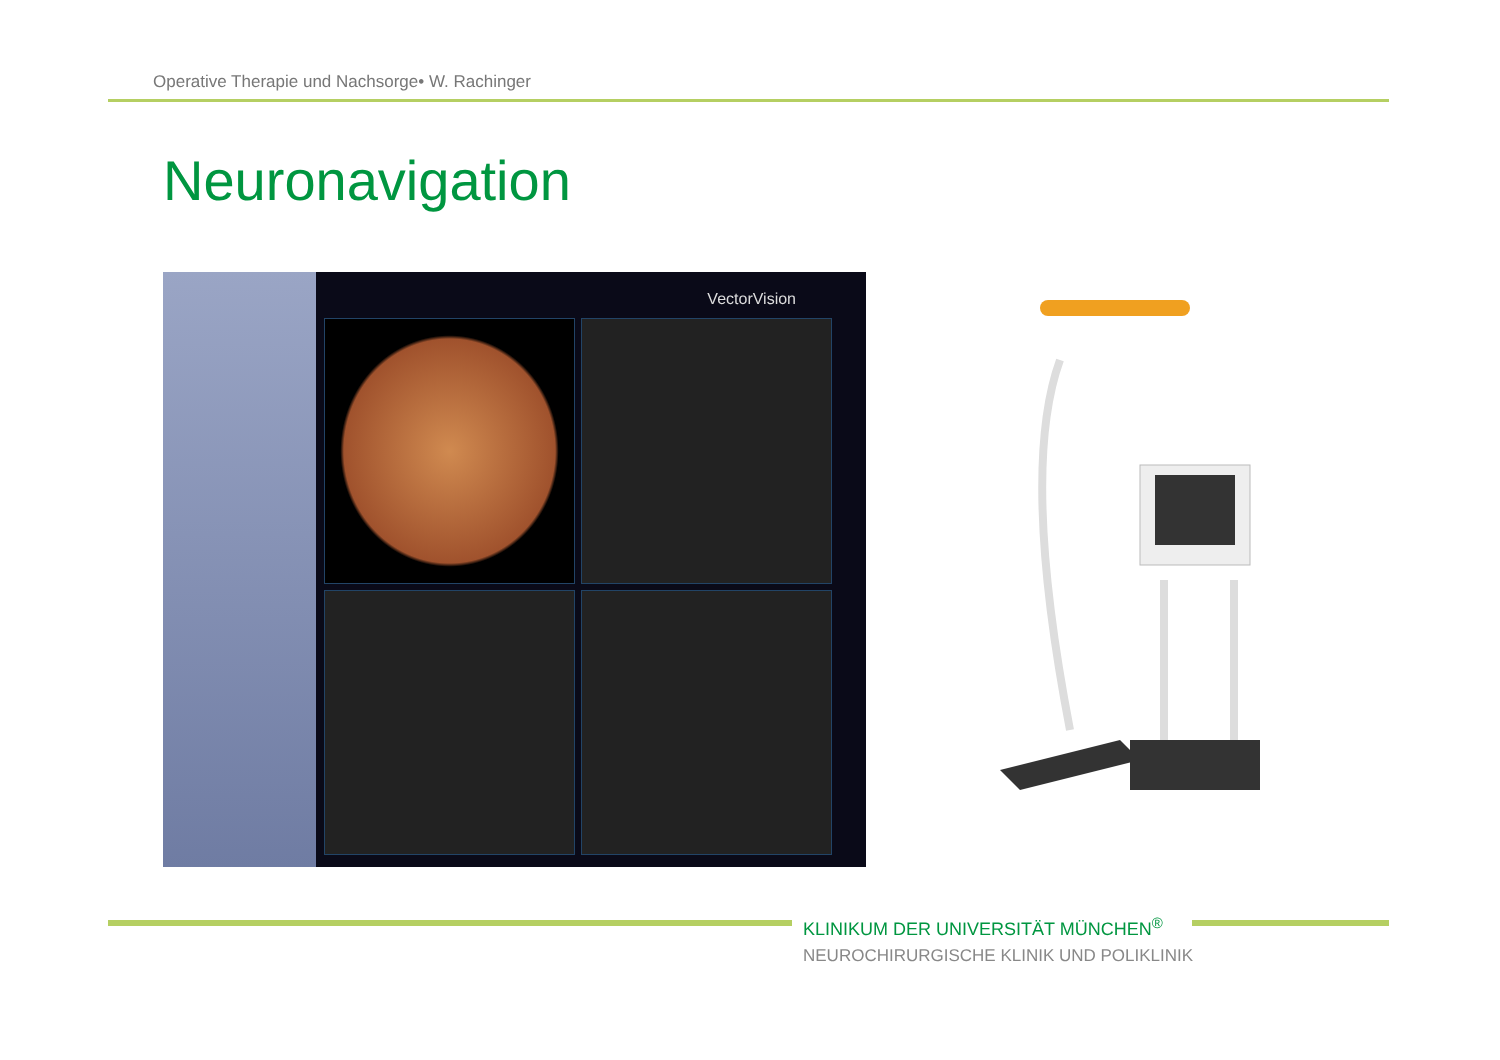Operative Therapie und Nachsorge• W. Rachinger
Neuronavigation
VectorVision
KLINIKUM DER UNIVERSITÄT MÜNCHEN<sup>®</sup>
NEUROCHIRURGISCHE KLINIK UND POLIKLINIK